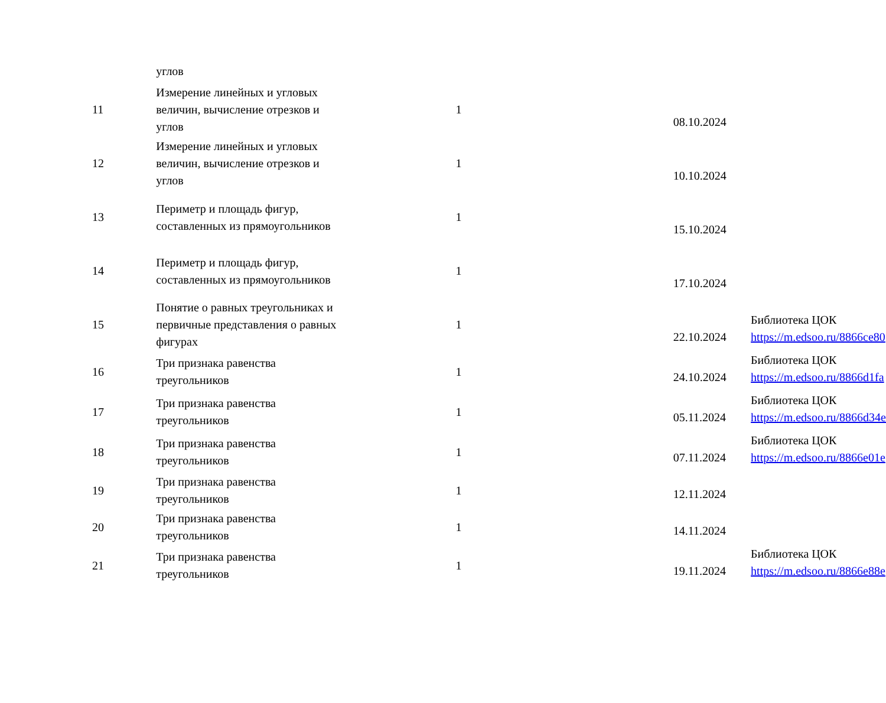| | углов | | | |
| 11 | Измерение линейных и угловых величин, вычисление отрезков и углов | 1 | 08.10.2024 | |
| 12 | Измерение линейных и угловых величин, вычисление отрезков и углов | 1 | 10.10.2024 | |
| 13 | Периметр и площадь фигур, составленных из прямоугольников | 1 | 15.10.2024 | |
| 14 | Периметр и площадь фигур, составленных из прямоугольников | 1 | 17.10.2024 | |
| 15 | Понятие о равных треугольниках и первичные представления о равных фигурах | 1 | 22.10.2024 | Библиотека ЦОК https://m.edsoo.ru/8866ce80 |
| 16 | Три признака равенства треугольников | 1 | 24.10.2024 | Библиотека ЦОК https://m.edsoo.ru/8866d1fa |
| 17 | Три признака равенства треугольников | 1 | 05.11.2024 | Библиотека ЦОК https://m.edsoo.ru/8866d34e |
| 18 | Три признака равенства треугольников | 1 | 07.11.2024 | Библиотека ЦОК https://m.edsoo.ru/8866e01e |
| 19 | Три признака равенства треугольников | 1 | 12.11.2024 | |
| 20 | Три признака равенства треугольников | 1 | 14.11.2024 | |
| 21 | Три признака равенства треугольников | 1 | 19.11.2024 | Библиотека ЦОК https://m.edsoo.ru/8866e88e |